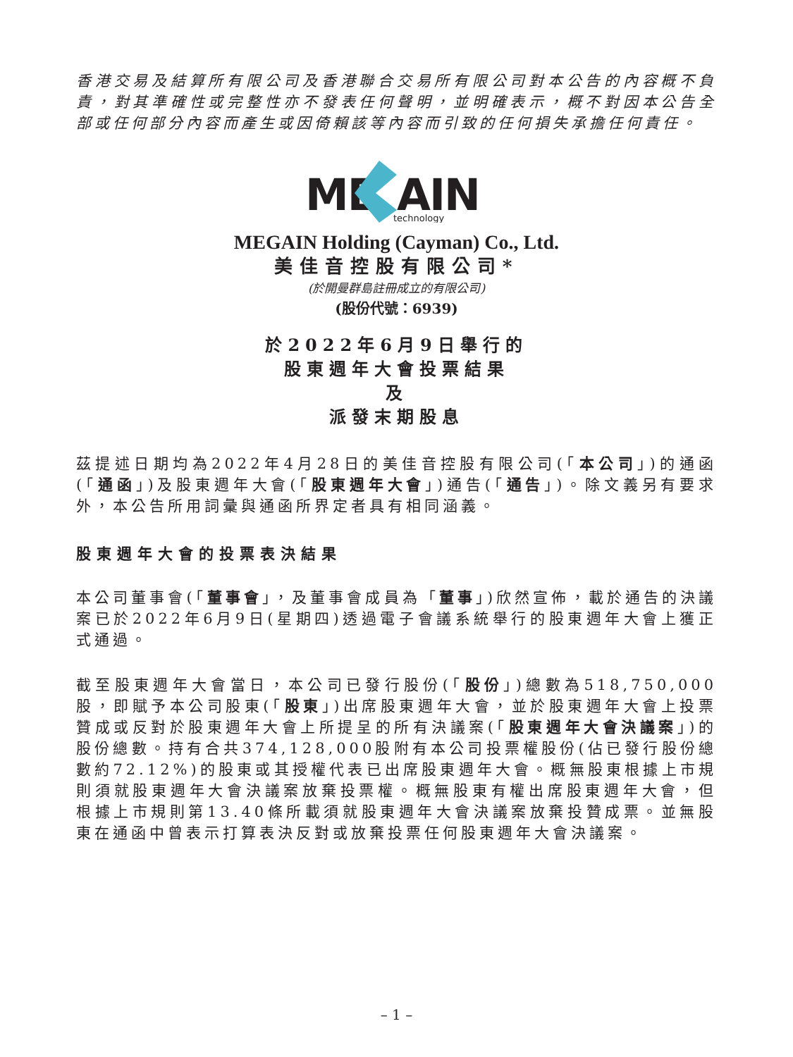香港交易及結算所有限公司及香港聯合交易所有限公司對本公告的內容概不負責，對其準確性或完整性亦不發表任何聲明，並明確表示，概不對因本公告全部或任何部分內容而產生或因倚賴該等內容而引致的任何損失承擔任何責任。
ME
AIN
technology
MEGAIN Holding (Cayman) Co., Ltd.
美佳音控股有限公司*
(於開曼群島註冊成立的有限公司)
(股份代號：6939)
於2022年6月9日舉行的
股東週年大會投票結果
及
派發末期股息
茲提述日期均為2022年4月28日的美佳音控股有限公司(「本公司」)的通函(「通函」)及股東週年大會(「股東週年大會」)通告(「通告」)。除文義另有要求外，本公告所用詞彙與通函所界定者具有相同涵義。
股東週年大會的投票表決結果
本公司董事會(「董事會」，及董事會成員為「董事」)欣然宣佈，載於通告的決議案已於2022年6月9日(星期四)透過電子會議系統舉行的股東週年大會上獲正式通過。
截至股東週年大會當日，本公司已發行股份(「股份」)總數為518,750,000股，即賦予本公司股東(「股東」)出席股東週年大會，並於股東週年大會上投票贊成或反對於股東週年大會上所提呈的所有決議案(「股東週年大會決議案」)的股份總數。持有合共374,128,000股附有本公司投票權股份(佔已發行股份總數約72.12%)的股東或其授權代表已出席股東週年大會。概無股東根據上市規則須就股東週年大會決議案放棄投票權。概無股東有權出席股東週年大會，但根據上市規則第13.40條所載須就股東週年大會決議案放棄投贊成票。並無股東在通函中曾表示打算表決反對或放棄投票任何股東週年大會決議案。
– 1 –